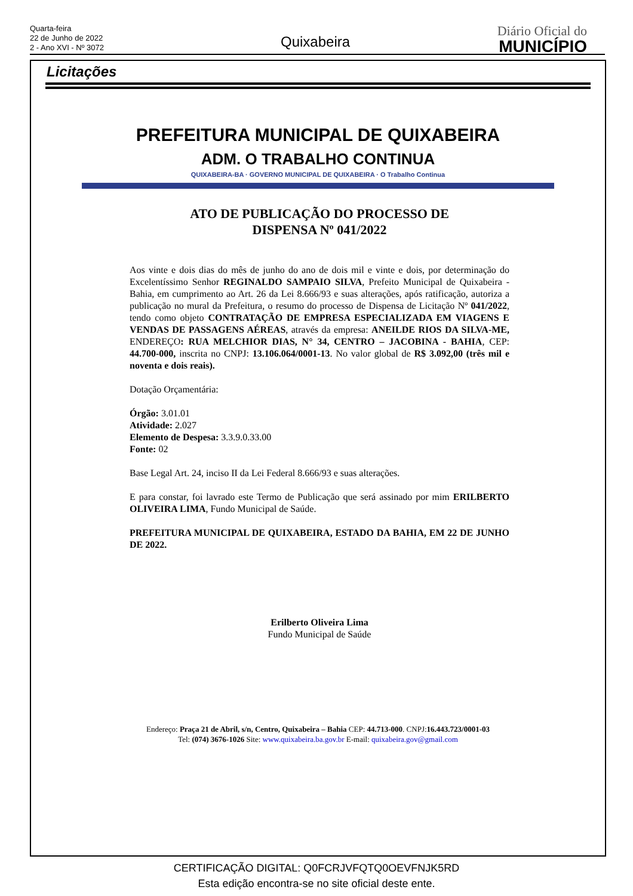Quarta-feira
22 de Junho de 2022
2 - Ano XVI - Nº 3072
Quixabeira
Diário Oficial do
MUNICÍPIO
Licitações
PREFEITURA MUNICIPAL DE QUIXABEIRA
ADM. O TRABALHO CONTINUA
QUIXABEIRA-BA · GOVERNO MUNICIPAL DE QUIXABEIRA · O Trabalho Continua
ATO DE PUBLICAÇÃO DO PROCESSO DE
DISPENSA Nº 041/2022
Aos vinte e dois dias do mês de junho do ano de dois mil e vinte e dois, por determinação do Excelentíssimo Senhor REGINALDO SAMPAIO SILVA, Prefeito Municipal de Quixabeira - Bahia, em cumprimento ao Art. 26 da Lei 8.666/93 e suas alterações, após ratificação, autoriza a publicação no mural da Prefeitura, o resumo do processo de Dispensa de Licitação Nº 041/2022, tendo como objeto CONTRATAÇÃO DE EMPRESA ESPECIALIZADA EM VIAGENS E VENDAS DE PASSAGENS AÉREAS, através da empresa: ANEILDE RIOS DA SILVA-ME, ENDEREÇO: RUA MELCHIOR DIAS, N° 34, CENTRO – JACOBINA - BAHIA, CEP: 44.700-000, inscrita no CNPJ: 13.106.064/0001-13. No valor global de R$ 3.092,00 (três mil e noventa e dois reais).
Dotação Orçamentária:
Órgão: 3.01.01
Atividade: 2.027
Elemento de Despesa: 3.3.9.0.33.00
Fonte: 02
Base Legal Art. 24, inciso II da Lei Federal 8.666/93 e suas alterações.
E para constar, foi lavrado este Termo de Publicação que será assinado por mim ERILBERTO OLIVEIRA LIMA, Fundo Municipal de Saúde.
PREFEITURA MUNICIPAL DE QUIXABEIRA, ESTADO DA BAHIA, EM 22 DE JUNHO DE 2022.
Erilberto Oliveira Lima
Fundo Municipal de Saúde
Endereço: Praça 21 de Abril, s/n, Centro, Quixabeira – Bahia CEP: 44.713-000. CNPJ:16.443.723/0001-03
Tel: (074) 3676-1026 Site: www.quixabeira.ba.gov.br E-mail: quixabeira.gov@gmail.com
CERTIFICAÇÃO DIGITAL: Q0FCRJVFQTQ0OEVFNJK5RD
Esta edição encontra-se no site oficial deste ente.